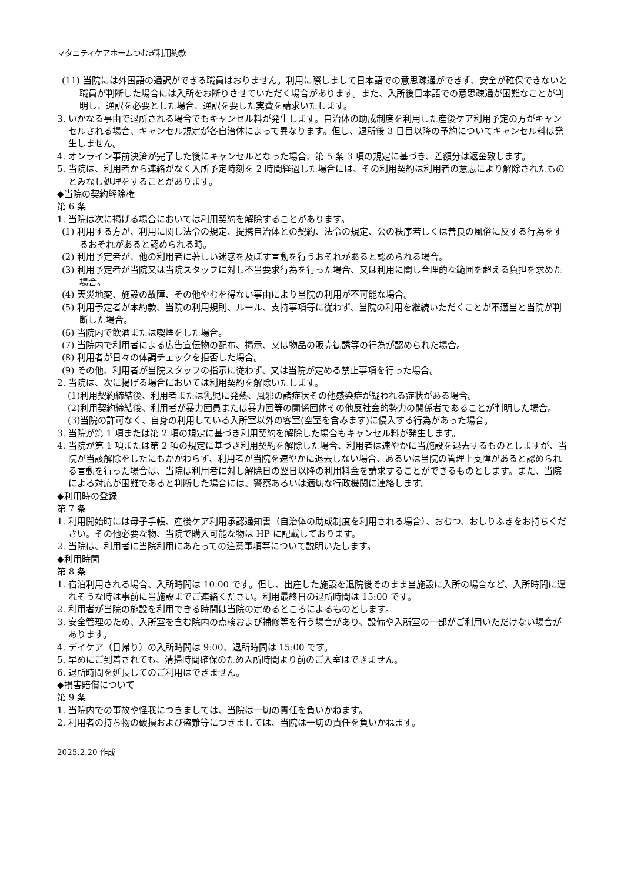マタニティケアホームつむぎ利用約款
(11) 当院には外国語の通訳ができる職員はおりません。利用に際しまして日本語での意思疎通ができず、安全が確保できないと職員が判断した場合には入所をお断りさせていただく場合があります。また、入所後日本語での意思疎通が困難なことが判明し、通訳を必要とした場合、通訳を要した実費を請求いたします。
3. いかなる事由で退所される場合でもキャンセル料が発生します。自治体の助成制度を利用した産後ケア利用予定の方がキャンセルされる場合、キャンセル規定が各自治体によって異なります。但し、退所後 3 日目以降の予約についてキャンセル料は発生しません。
4. オンライン事前決済が完了した後にキャンセルとなった場合、第 5 条 3 項の規定に基づき、差額分は返金致します。
5. 当院は、利用者から連絡がなく入所予定時刻を 2 時間経過した場合には、その利用契約は利用者の意志により解除されたものとみなし処理をすることがあります。
◆当院の契約解除権
第 6 条
1. 当院は次に掲げる場合においては利用契約を解除することがあります。
(1) 利用する方が、利用に関し法令の規定、提携自治体との契約、法令の規定、公の秩序若しくは善良の風俗に反する行為をするおそれがあると認められる時。
(2) 利用予定者が、他の利用者に著しい迷惑を及ぼす言動を行うおそれがあると認められる場合。
(3) 利用予定者が当院又は当院スタッフに対し不当要求行為を行った場合、又は利用に関し合理的な範囲を超える負担を求めた場合。
(4) 天災地変、施設の故障、その他やむを得ない事由により当院の利用が不可能な場合。
(5) 利用予定者が本約款、当院の利用規則、ルール、支持事項等に従わず、当院の利用を継続いただくことが不適当と当院が判断した場合。
(6) 当院内で飲酒または喫煙をした場合。
(7) 当院内で利用者による広告宣伝物の配布、掲示、又は物品の販売勧誘等の行為が認められた場合。
(8) 利用者が日々の体調チェックを拒否した場合。
(9) その他、利用者が当院スタッフの指示に従わず、又は当院が定める禁止事項を行った場合。
2. 当院は、次に掲げる場合においては利用契約を解除いたします。
(1)利用契約締結後、利用者または乳児に発熱、風邪の諸症状その他感染症が疑われる症状がある場合。
(2)利用契約締結後、利用者が暴力団員または暴力団等の関係団体その他反社会的勢力の関係者であることが判明した場合。
(3)当院の許可なく、自身の利用している入所室以外の客室(空室を含みます)に侵入する行為があった場合。
3. 当院が第 1 項または第 2 項の規定に基づき利用契約を解除した場合もキャンセル料が発生します。
4. 当院が第 1 項または第 2 項の規定に基づき利用契約を解除した場合、利用者は速やかに当施設を退去するものとしますが、当院が当該解除をしたにもかかわらず、利用者が当院を速やかに退去しない場合、あるいは当院の管理上支障があると認められる言動を行った場合は、当院は利用者に対し解除日の翌日以降の利用料金を請求することができるものとします。また、当院による対応が困難であると判断した場合には、警察あるいは適切な行政機関に連絡します。
◆利用時の登録
第 7 条
1. 利用開始時には母子手帳、産後ケア利用承認通知書（自治体の助成制度を利用される場合）、おむつ、おしりふきをお持ちください。その他必要な物、当院で購入可能な物は HP に記載しております。
2. 当院は、利用者に当院利用にあたっての注意事項等について説明いたします。
◆利用時間
第 8 条
1. 宿泊利用される場合、入所時間は 10:00 です。但し、出産した施設を退院後そのまま当施設に入所の場合など、入所時間に遅れそうな時は事前に当施設までご連絡ください。利用最終日の退所時間は 15:00 です。
2. 利用者が当院の施設を利用できる時間は当院の定めるところによるものとします。
3. 安全管理のため、入所室を含む院内の点検および補修等を行う場合があり、設備や入所室の一部がご利用いただけない場合があります。
4. デイケア（日帰り）の入所時間は 9:00、退所時間は 15:00 です。
5. 早めにご到着されても、清掃時間確保のため入所時間より前のご入室はできません。
6. 退所時間を延長してのご利用はできません。
◆損害賠償について
第 9 条
1. 当院内での事故や怪我につきましては、当院は一切の責任を負いかねます。
2. 利用者の持ち物の破損および盗難等につきましては、当院は一切の責任を負いかねます。
2025.2.20 作成